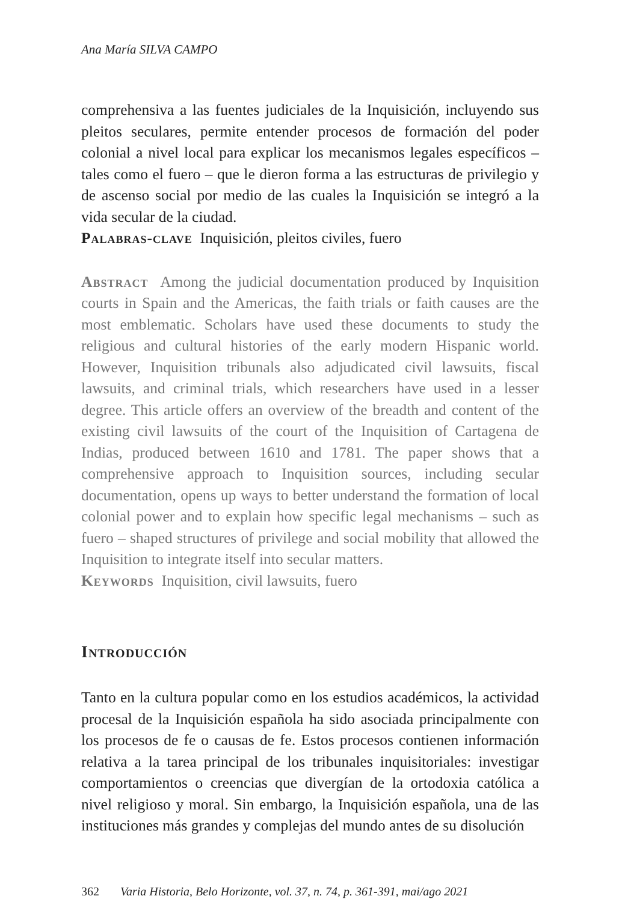Ana María SILVA CAMPO
comprehensiva a las fuentes judiciales de la Inquisición, incluyendo sus pleitos seculares, permite entender procesos de formación del poder colonial a nivel local para explicar los mecanismos legales específicos – tales como el fuero – que le dieron forma a las estructuras de privilegio y de ascenso social por medio de las cuales la Inquisición se integró a la vida secular de la ciudad.
Palabras-clave Inquisición, pleitos civiles, fuero
Abstract Among the judicial documentation produced by Inquisition courts in Spain and the Americas, the faith trials or faith causes are the most emblematic. Scholars have used these documents to study the religious and cultural histories of the early modern Hispanic world. However, Inquisition tribunals also adjudicated civil lawsuits, fiscal lawsuits, and criminal trials, which researchers have used in a lesser degree. This article offers an overview of the breadth and content of the existing civil lawsuits of the court of the Inquisition of Cartagena de Indias, produced between 1610 and 1781. The paper shows that a comprehensive approach to Inquisition sources, including secular documentation, opens up ways to better understand the formation of local colonial power and to explain how specific legal mechanisms – such as fuero – shaped structures of privilege and social mobility that allowed the Inquisition to integrate itself into secular matters.
Keywords Inquisition, civil lawsuits, fuero
Introducción
Tanto en la cultura popular como en los estudios académicos, la actividad procesal de la Inquisición española ha sido asociada principalmente con los procesos de fe o causas de fe. Estos procesos contienen información relativa a la tarea principal de los tribunales inquisitoriales: investigar comportamientos o creencias que divergían de la ortodoxia católica a nivel religioso y moral. Sin embargo, la Inquisición española, una de las instituciones más grandes y complejas del mundo antes de su disolución
362 Varia Historia, Belo Horizonte, vol. 37, n. 74, p. 361-391, mai/ago 2021